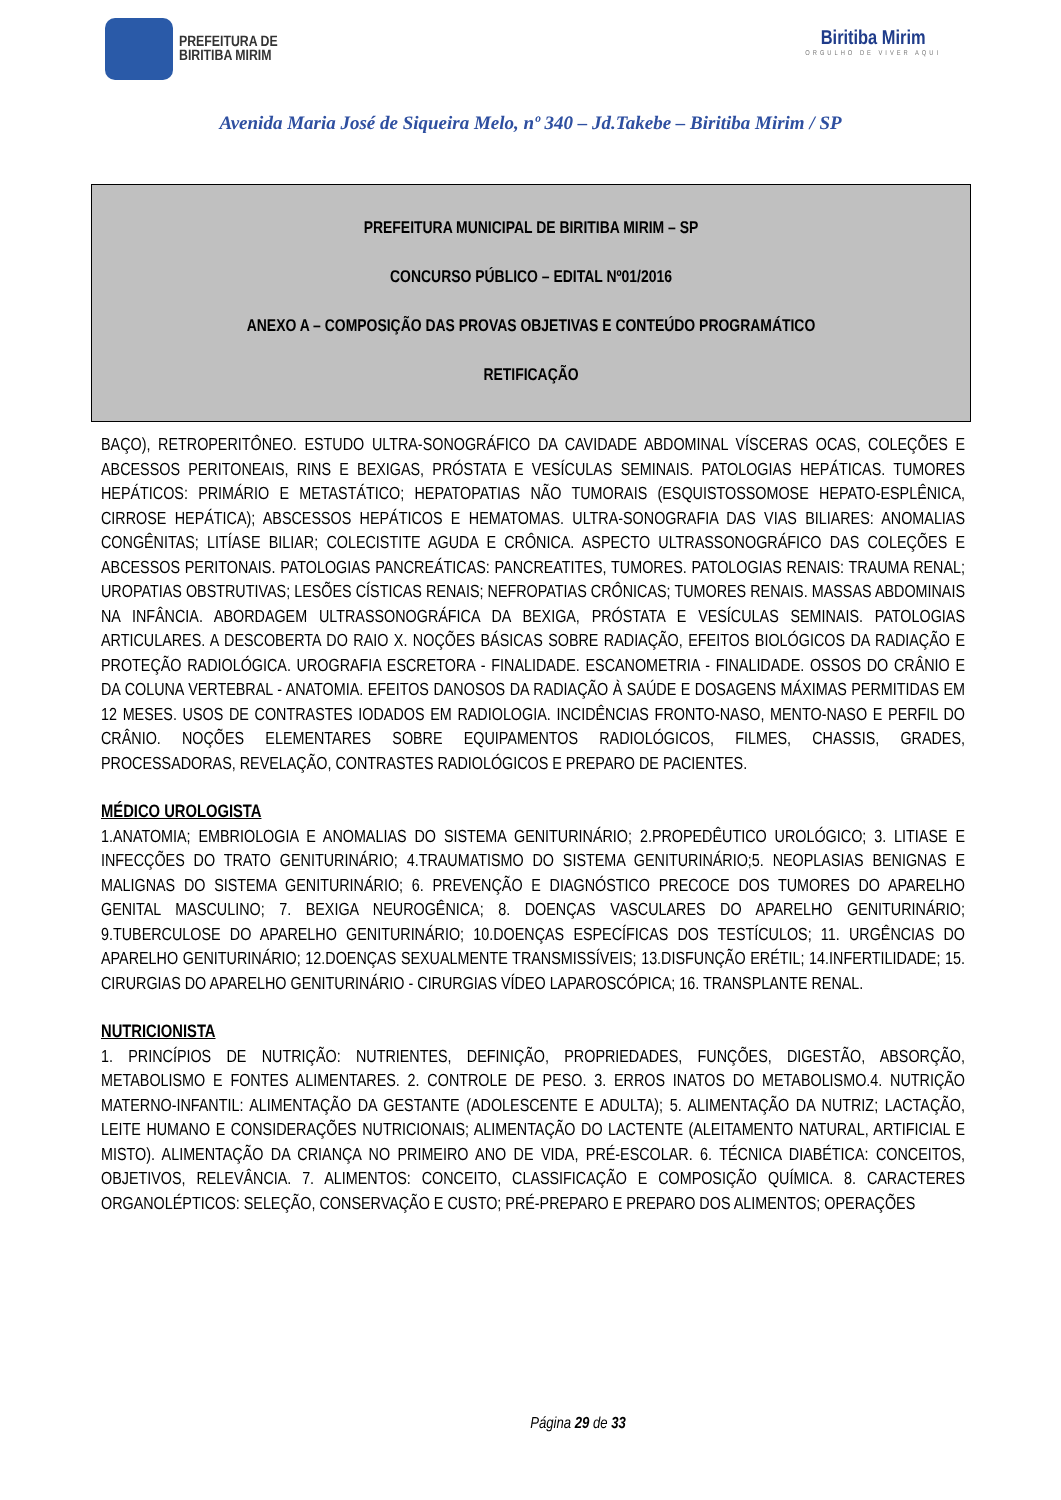PREFEITURA DE
BIRITIBA MIRIM
Biritiba Mirim
ORGULHO DE VIVER AQUI
Avenida Maria José de Siqueira Melo, nº 340 – Jd.Takebe – Biritiba Mirim / SP
PREFEITURA MUNICIPAL DE BIRITIBA MIRIM – SP
CONCURSO PÚBLICO – EDITAL Nº01/2016
ANEXO A – COMPOSIÇÃO DAS PROVAS OBJETIVAS E CONTEÚDO PROGRAMÁTICO
RETIFICAÇÃO
BAÇO), RETROPERITÔNEO. ESTUDO ULTRA-SONOGRÁFICO DA CAVIDADE ABDOMINAL VÍSCERAS OCAS, COLEÇÕES E ABCESSOS PERITONEAIS, RINS E BEXIGAS, PRÓSTATA E VESÍCULAS SEMINAIS. PATOLOGIAS HEPÁTICAS. TUMORES HEPÁTICOS: PRIMÁRIO E METASTÁTICO; HEPATOPATIAS NÃO TUMORAIS (ESQUISTOSSOMOSE HEPATO-ESPLÊNICA, CIRROSE HEPÁTICA); ABSCESSOS HEPÁTICOS E HEMATOMAS. ULTRA-SONOGRAFIA DAS VIAS BILIARES: ANOMALIAS CONGÊNITAS; LITÍASE BILIAR; COLECISTITE AGUDA E CRÔNICA. ASPECTO ULTRASSONOGRÁFICO DAS COLEÇÕES E ABCESSOS PERITONAIS. PATOLOGIAS PANCREÁTICAS: PANCREATITES, TUMORES. PATOLOGIAS RENAIS: TRAUMA RENAL; UROPATIAS OBSTRUTIVAS; LESÕES CÍSTICAS RENAIS; NEFROPATIAS CRÔNICAS; TUMORES RENAIS. MASSAS ABDOMINAIS NA INFÂNCIA. ABORDAGEM ULTRASSONOGRÁFICA DA BEXIGA, PRÓSTATA E VESÍCULAS SEMINAIS. PATOLOGIAS ARTICULARES. A DESCOBERTA DO RAIO X. NOÇÕES BÁSICAS SOBRE RADIAÇÃO, EFEITOS BIOLÓGICOS DA RADIAÇÃO E PROTEÇÃO RADIOLÓGICA. UROGRAFIA ESCRETORA - FINALIDADE. ESCANOMETRIA - FINALIDADE. OSSOS DO CRÂNIO E DA COLUNA VERTEBRAL - ANATOMIA. EFEITOS DANOSOS DA RADIAÇÃO À SAÚDE E DOSAGENS MÁXIMAS PERMITIDAS EM 12 MESES. USOS DE CONTRASTES IODADOS EM RADIOLOGIA. INCIDÊNCIAS FRONTO-NASO, MENTO-NASO E PERFIL DO CRÂNIO. NOÇÕES ELEMENTARES SOBRE EQUIPAMENTOS RADIOLÓGICOS, FILMES, CHASSIS, GRADES, PROCESSADORAS, REVELAÇÃO, CONTRASTES RADIOLÓGICOS E PREPARO DE PACIENTES.
MÉDICO UROLOGISTA
1.ANATOMIA; EMBRIOLOGIA E ANOMALIAS DO SISTEMA GENITURINÁRIO; 2.PROPEDÊUTICO UROLÓGICO; 3. LITIASE E INFECÇÕES DO TRATO GENITURINÁRIO; 4.TRAUMATISMO DO SISTEMA GENITURINÁRIO;5. NEOPLASIAS BENIGNAS E MALIGNAS DO SISTEMA GENITURINÁRIO; 6. PREVENÇÃO E DIAGNÓSTICO PRECOCE DOS TUMORES DO APARELHO GENITAL MASCULINO; 7. BEXIGA NEUROGÊNICA; 8. DOENÇAS VASCULARES DO APARELHO GENITURINÁRIO; 9.TUBERCULOSE DO APARELHO GENITURINÁRIO; 10.DOENÇAS ESPECÍFICAS DOS TESTÍCULOS; 11. URGÊNCIAS DO APARELHO GENITURINÁRIO; 12.DOENÇAS SEXUALMENTE TRANSMISSÍVEIS; 13.DISFUNÇÃO ERÉTIL; 14.INFERTILIDADE; 15. CIRURGIAS DO APARELHO GENITURINÁRIO - CIRURGIAS VÍDEO LAPAROSCÓPICA; 16. TRANSPLANTE RENAL.
NUTRICIONISTA
1. PRINCÍPIOS DE NUTRIÇÃO: NUTRIENTES, DEFINIÇÃO, PROPRIEDADES, FUNÇÕES, DIGESTÃO, ABSORÇÃO, METABOLISMO E FONTES ALIMENTARES. 2. CONTROLE DE PESO. 3. ERROS INATOS DO METABOLISMO.4. NUTRIÇÃO MATERNO-INFANTIL: ALIMENTAÇÃO DA GESTANTE (ADOLESCENTE E ADULTA); 5. ALIMENTAÇÃO DA NUTRIZ; LACTAÇÃO, LEITE HUMANO E CONSIDERAÇÕES NUTRICIONAIS; ALIMENTAÇÃO DO LACTENTE (ALEITAMENTO NATURAL, ARTIFICIAL E MISTO). ALIMENTAÇÃO DA CRIANÇA NO PRIMEIRO ANO DE VIDA, PRÉ-ESCOLAR. 6. TÉCNICA DIABÉTICA: CONCEITOS, OBJETIVOS, RELEVÂNCIA. 7. ALIMENTOS: CONCEITO, CLASSIFICAÇÃO E COMPOSIÇÃO QUÍMICA. 8. CARACTERES ORGANOLÉPTICOS: SELEÇÃO, CONSERVAÇÃO E CUSTO; PRÉ-PREPARO E PREPARO DOS ALIMENTOS; OPERAÇÕES
Página 29 de 33